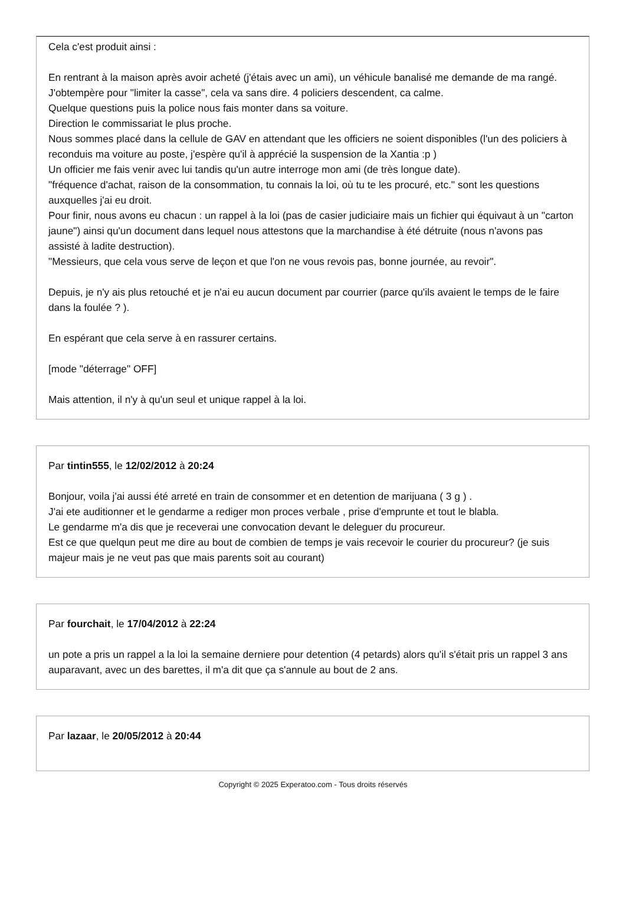Cela c'est produit ainsi :
En rentrant à la maison après avoir acheté (j'étais avec un ami), un véhicule banalisé me demande de ma rangé.
J'obtempère pour "limiter la casse", cela va sans dire. 4 policiers descendent, ca calme.
Quelque questions puis la police nous fais monter dans sa voiture.
Direction le commissariat le plus proche.
Nous sommes placé dans la cellule de GAV en attendant que les officiers ne soient disponibles (l'un des policiers à reconduis ma voiture au poste, j'espère qu'il à apprécié la suspension de la Xantia :p )
Un officier me fais venir avec lui tandis qu'un autre interroge mon ami (de très longue date).
"fréquence d'achat, raison de la consommation, tu connais la loi, où tu te les procuré, etc." sont les questions auxquelles j'ai eu droit.
Pour finir, nous avons eu chacun : un rappel à la loi (pas de casier judiciaire mais un fichier qui équivaut à un "carton jaune") ainsi qu'un document dans lequel nous attestons que la marchandise à été détruite (nous n'avons pas assisté à ladite destruction).
"Messieurs, que cela vous serve de leçon et que l'on ne vous revois pas, bonne journée, au revoir".
Depuis, je n'y ais plus retouché et je n'ai eu aucun document par courrier (parce qu'ils avaient le temps de le faire dans la foulée ? ).
En espérant que cela serve à en rassurer certains.
[mode "déterrage" OFF]
Mais attention, il n'y à qu'un seul et unique rappel à la loi.
Par tintin555, le 12/02/2012 à 20:24
Bonjour, voila j'ai aussi été arreté en train de consommer et en detention de marijuana ( 3 g ) .
J'ai ete auditionner et le gendarme a rediger mon proces verbale , prise d'emprunte et tout le blabla.
Le gendarme m'a dis que je receverai une convocation devant le deleguer du procureur.
Est ce que quelqun peut me dire au bout de combien de temps je vais recevoir le courier du procureur? (je suis majeur mais je ne veut pas que mais parents soit au courant)
Par fourchait, le 17/04/2012 à 22:24
un pote a pris un rappel a la loi la semaine derniere pour detention (4 petards) alors qu'il s'était pris un rappel 3 ans auparavant, avec un des barettes, il m'a dit que ça s'annule au bout de 2 ans.
Par lazaar, le 20/05/2012 à 20:44
Copyright © 2025 Experatoo.com - Tous droits réservés